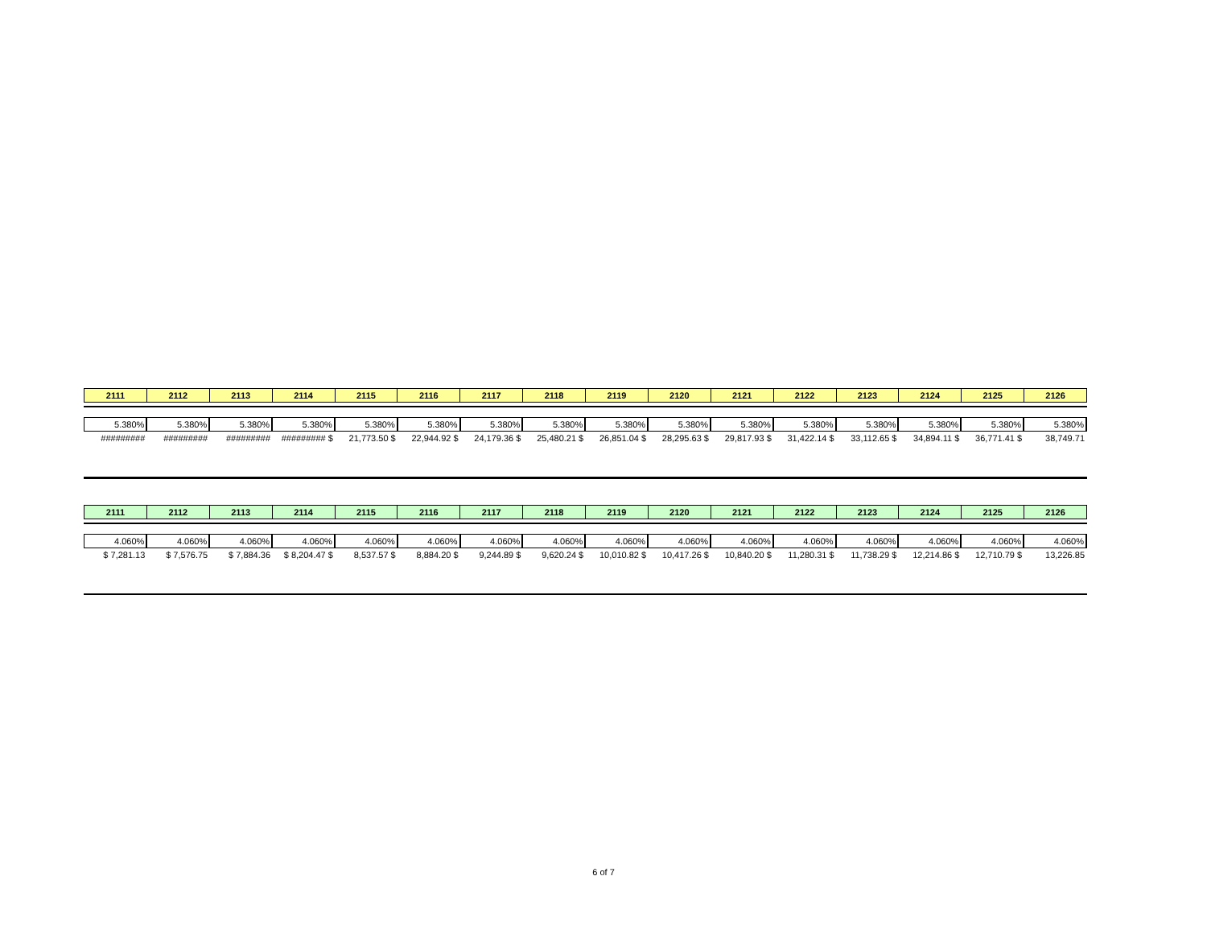| 2111 | 2112 | 2113 | 2114 | 2115 | 2116 | 2117 | 2118 | 2119 | 2120 | 2121 | 2122 | 2123 | 2124 | 2125 | 2126 |
| --- | --- | --- | --- | --- | --- | --- | --- | --- | --- | --- | --- | --- | --- | --- | --- |
| 5.380% | 5.380% | 5.380% | 5.380% | 5.380% | 5.380% | 5.380% | 5.380% | 5.380% | 5.380% | 5.380% | 5.380% | 5.380% | 5.380% | 5.380% | 5.380% |
| ######### | ######### | ######### | ######### $ | 21,773.50 $ | 22,944.92 $ | 24,179.36 $ | 25,480.21 $ | 26,851.04 $ | 28,295.63 $ | 29,817.93 $ | 31,422.14 $ | 33,112.65 $ | 34,894.11 $ | 36,771.41 $ | 38,749.71 |
| 2111 | 2112 | 2113 | 2114 | 2115 | 2116 | 2117 | 2118 | 2119 | 2120 | 2121 | 2122 | 2123 | 2124 | 2125 | 2126 |
| --- | --- | --- | --- | --- | --- | --- | --- | --- | --- | --- | --- | --- | --- | --- | --- |
| 4.060% | 4.060% | 4.060% | 4.060% | 4.060% | 4.060% | 4.060% | 4.060% | 4.060% | 4.060% | 4.060% | 4.060% | 4.060% | 4.060% | 4.060% | 4.060% |
| $ 7,281.13 | $ 7,576.75 | $ 7,884.36 | $ 8,204.47 $ | 8,537.57 $ | 8,884.20 $ | 9,244.89 $ | 9,620.24 $ | 10,010.82 $ | 10,417.26 $ | 10,840.20 $ | 11,280.31 $ | 11,738.29 $ | 12,214.86 $ | 12,710.79 $ | 13,226.85 |
6 of 7